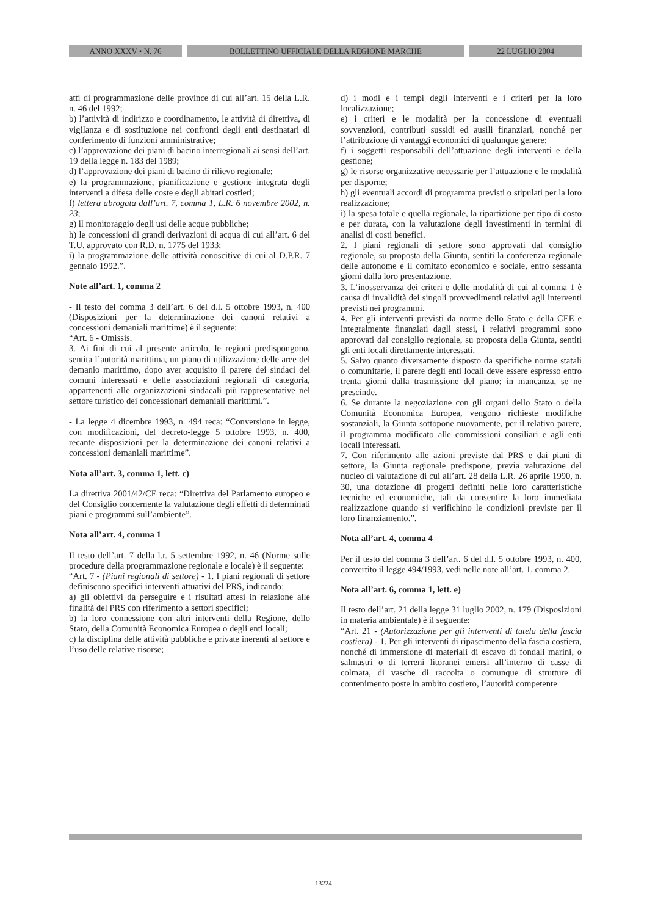ANNO XXXV • N. 76 BOLLETTINO UFFICIALE DELLA REGIONE MARCHE 22 LUGLIO 2004
atti di programmazione delle province di cui all’art. 15 della L.R. n. 46 del 1992;
b) l’attività di indirizzo e coordinamento, le attività di direttiva, di vigilanza e di sostituzione nei confronti degli enti destinatari di conferimento di funzioni amministrative;
c) l’approvazione dei piani di bacino interregionali ai sensi dell’art. 19 della legge n. 183 del 1989;
d) l’approvazione dei piani di bacino di rilievo regionale;
e) la programmazione, pianificazione e gestione integrata degli interventi a difesa delle coste e degli abitati costieri;
f) lettera abrogata dall’art. 7, comma 1, L.R. 6 novembre 2002, n. 23;
g) il monitoraggio degli usi delle acque pubbliche;
h) le concessioni di grandi derivazioni di acqua di cui all’art. 6 del T.U. approvato con R.D. n. 1775 del 1933;
i) la programmazione delle attività conoscitive di cui al D.P.R. 7 gennaio 1992.”.
Note all’art. 1, comma 2
- Il testo del comma 3 dell’art. 6 del d.l. 5 ottobre 1993, n. 400 (Disposizioni per la determinazione dei canoni relativi a concessioni demaniali marittime) è il seguente:
“Art. 6 - Omissis.
3. Ai fini di cui al presente articolo, le regioni predispongono, sentita l’autorità marittima, un piano di utilizzazione delle aree del demanio marittimo, dopo aver acquisito il parere dei sindaci dei comuni interessati e delle associazioni regionali di categoria, appartenenti alle organizzazioni sindacali più rappresentative nel settore turistico dei concessionari demaniali marittimi.”.
- La legge 4 dicembre 1993, n. 494 reca: “Conversione in legge, con modificazioni, del decreto-legge 5 ottobre 1993, n. 400, recante disposizioni per la determinazione dei canoni relativi a concessioni demaniali marittime”.
Nota all’art. 3, comma 1, lett. c)
La direttiva 2001/42/CE reca: “Direttiva del Parlamento europeo e del Consiglio concernente la valutazione degli effetti di determinati piani e programmi sull’ambiente”.
Nota all’art. 4, comma 1
Il testo dell’art. 7 della l.r. 5 settembre 1992, n. 46 (Norme sulle procedure della programmazione regionale e locale) è il seguente:
“Art. 7 - (Piani regionali di settore) - 1. I piani regionali di settore definiscono specifici interventi attuativi del PRS, indicando:
a) gli obiettivi da perseguire e i risultati attesi in relazione alle finalità del PRS con riferimento a settori specifici;
b) la loro connessione con altri interventi della Regione, dello Stato, della Comunità Economica Europea o degli enti locali;
c) la disciplina delle attività pubbliche e private inerenti al settore e l’uso delle relative risorse;
d) i modi e i tempi degli interventi e i criteri per la loro localizzazione;
e) i criteri e le modalità per la concessione di eventuali sovvenzioni, contributi sussidi ed ausili finanziari, nonché per l’attribuzione di vantaggi economici di qualunque genere;
f) i soggetti responsabili dell’attuazione degli interventi e della gestione;
g) le risorse organizzative necessarie per l’attuazione e le modalità per disporne;
h) gli eventuali accordi di programma previsti o stipulati per la loro realizzazione;
i) la spesa totale e quella regionale, la ripartizione per tipo di costo e per durata, con la valutazione degli investimenti in termini di analisi di costi benefici.
2. I piani regionali di settore sono approvati dal consiglio regionale, su proposta della Giunta, sentiti la conferenza regionale delle autonome e il comitato economico e sociale, entro sessanta giorni dalla loro presentazione.
3. L’inosservanza dei criteri e delle modalità di cui al comma 1 è causa di invalidità dei singoli provvedimenti relativi agli interventi previsti nei programmi.
4. Per gli interventi previsti da norme dello Stato e della CEE e integralmente finanziati dagli stessi, i relativi programmi sono approvati dal consiglio regionale, su proposta della Giunta, sentiti gli enti locali direttamente interessati.
5. Salvo quanto diversamente disposto da specifiche norme statali o comunitarie, il parere degli enti locali deve essere espresso entro trenta giorni dalla trasmissione del piano; in mancanza, se ne prescinde.
6. Se durante la negoziazione con gli organi dello Stato o della Comunità Economica Europea, vengono richieste modifiche sostanziali, la Giunta sottopone nuovamente, per il relativo parere, il programma modificato alle commissioni consiliari e agli enti locali interessati.
7. Con riferimento alle azioni previste dal PRS e dai piani di settore, la Giunta regionale predispone, previa valutazione del nucleo di valutazione di cui all’art. 28 della L.R. 26 aprile 1990, n. 30, una dotazione di progetti definiti nelle loro caratteristiche tecniche ed economiche, tali da consentire la loro immediata realizzazione quando si verifichino le condizioni previste per il loro finanziamento.”.
Nota all’art. 4, comma 4
Per il testo del comma 3 dell’art. 6 del d.l. 5 ottobre 1993, n. 400, convertito il legge 494/1993, vedi nelle note all’art. 1, comma 2.
Nota all’art. 6, comma 1, lett. e)
Il testo dell’art. 21 della legge 31 luglio 2002, n. 179 (Disposizioni in materia ambientale) è il seguente:
“Art. 21 - (Autorizzazione per gli interventi di tutela della fascia costiera) - 1. Per gli interventi di ripascimento della fascia costiera, nonché di immersione di materiali di escavo di fondali marini, o salmastri o di terreni litoranei emersi all’interno di casse di colmata, di vasche di raccolta o comunque di strutture di contenimento poste in ambito costiero, l’autorità competente
13224